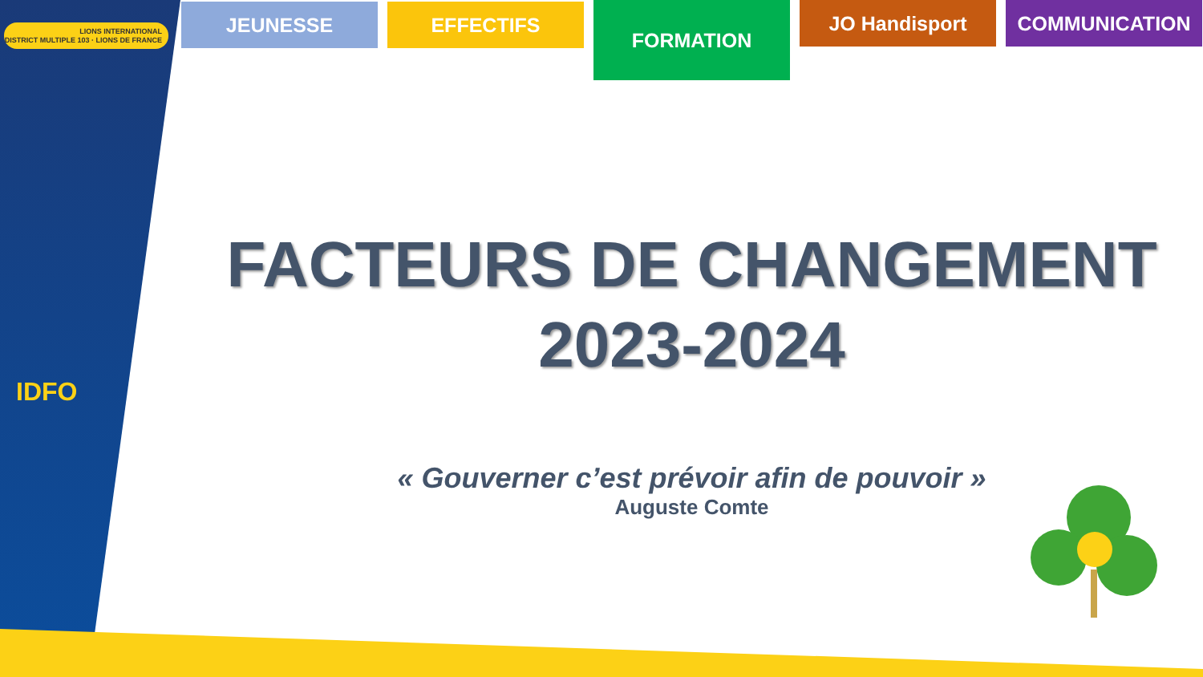LIONS INTERNATIONAL
DISTRICT MULTIPLE 103 · LIONS DE FRANCE
IDFO
JEUNESSE EFFECTIFS
FORMATION
JO Handisport COMMUNICATION
FACTEURS DE CHANGEMENT
2023-2024
« Gouverner c’est prévoir afin de pouvoir »
Auguste Comte